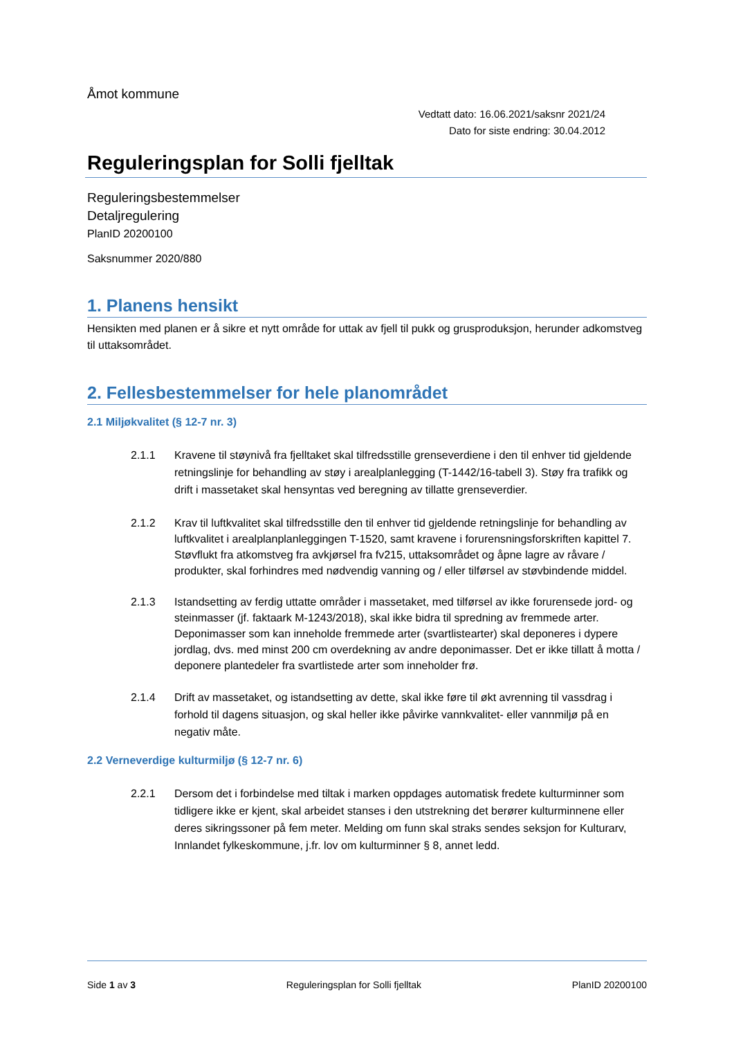Åmot kommune
Vedtatt dato: 16.06.2021/saksnr 2021/24
Dato for siste endring: 30.04.2012
Reguleringsplan for Solli fjelltak
Reguleringsbestemmelser
Detaljregulering
PlanID 20200100
Saksnummer 2020/880
1. Planens hensikt
Hensikten med planen er å sikre et nytt område for uttak av fjell til pukk og grusproduksjon, herunder adkomstveg til uttaksområdet.
2. Fellesbestemmelser for hele planområdet
2.1 Miljøkvalitet (§ 12-7 nr. 3)
2.1.1 Kravene til støynivå fra fjelltaket skal tilfredsstille grenseverdiene i den til enhver tid gjeldende retningslinje for behandling av støy i arealplanlegging (T-1442/16-tabell 3). Støy fra trafikk og drift i massetaket skal hensyntas ved beregning av tillatte grenseverdier.
2.1.2 Krav til luftkvalitet skal tilfredsstille den til enhver tid gjeldende retningslinje for behandling av luftkvalitet i arealplanplanleggingen T-1520, samt kravene i forurensningsforskriften kapittel 7. Støvflukt fra atkomstveg fra avkjørsel fra fv215, uttaksområdet og åpne lagre av råvare / produkter, skal forhindres med nødvendig vanning og / eller tilførsel av støvbindende middel.
2.1.3 Istandsetting av ferdig uttatte områder i massetaket, med tilførsel av ikke forurensede jord- og steinmasser (jf. faktaark M-1243/2018), skal ikke bidra til spredning av fremmede arter. Deponimasser som kan inneholde fremmede arter (svartlistearter) skal deponeres i dypere jordlag, dvs. med minst 200 cm overdekning av andre deponimasser. Det er ikke tillatt å motta / deponere plantedeler fra svartlistede arter som inneholder frø.
2.1.4 Drift av massetaket, og istandsetting av dette, skal ikke føre til økt avrenning til vassdrag i forhold til dagens situasjon, og skal heller ikke påvirke vannkvalitet- eller vannmiljø på en negativ måte.
2.2 Verneverdige kulturmiljø (§ 12-7 nr. 6)
2.2.1 Dersom det i forbindelse med tiltak i marken oppdages automatisk fredete kulturminner som tidligere ikke er kjent, skal arbeidet stanses i den utstrekning det berører kulturminnene eller deres sikringssoner på fem meter. Melding om funn skal straks sendes seksjon for Kulturarv, Innlandet fylkeskommune, j.fr. lov om kulturminner § 8, annet ledd.
Side 1 av 3 Reguleringsplan for Solli fjelltak PlanID 20200100